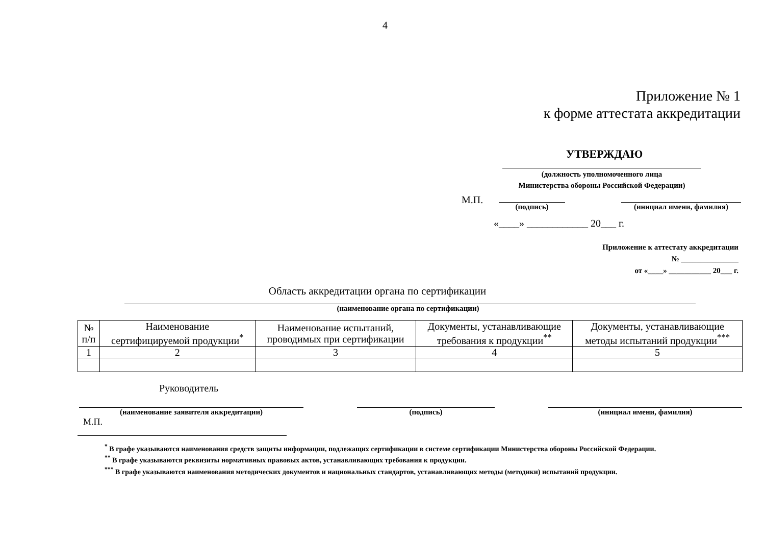4
Приложение № 1
к форме аттестата аккредитации
УТВЕРЖДАЮ
(должность уполномоченного лица
Министерства обороны Российской Федерации)
М.П.
(подпись) (инициал имени, фамилия)
«____» ____________ 20___ г.
Приложение к аттестату аккредитации
№ _______________
от «____» ___________ 20___ г.
Область аккредитации органа по сертификации
(наименование органа по сертификации)
| № п/п | Наименование сертифицируемой продукции<sup>*</sup> | Наименование испытаний, проводимых при сертификации | Документы, устанавливающие требования к продукции<sup>**</sup> | Документы, устанавливающие методы испытаний продукции<sup>***</sup> |
| --- | --- | --- | --- | --- |
| 1 | 2 | 3 | 4 | 5 |
Руководитель
(наименование заявителя аккредитации) (подпись) (инициал имени, фамилия)
М.П.
<sup>*</sup> В графе указываются наименования средств защиты информации, подлежащих сертификации в системе сертификации Министерства обороны Российской Федерации.
<sup>**</sup> В графе указываются реквизиты нормативных правовых актов, устанавливающих требования к продукции.
<sup>***</sup> В графе указываются наименования методических документов и национальных стандартов, устанавливающих методы (методики) испытаний продукции.